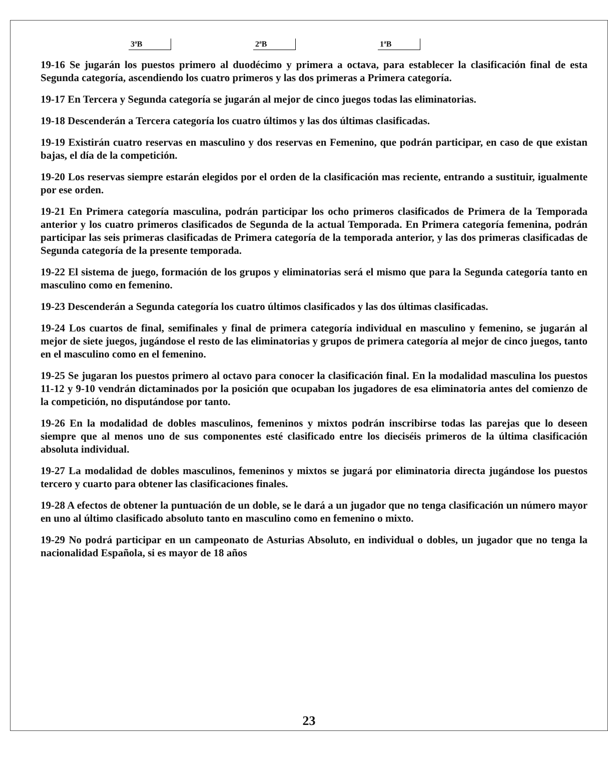3ªB 2ªB 1ªB
19-16 Se jugarán los puestos primero al duodécimo y primera a octava, para establecer la clasificación final de esta Segunda categoría, ascendiendo los cuatro primeros y las dos primeras a Primera categoría.
19-17 En Tercera y Segunda categoría se jugarán al mejor de cinco juegos todas las eliminatorias.
19-18 Descenderán a Tercera categoría los cuatro últimos y las dos últimas clasificadas.
19-19 Existirán cuatro reservas en masculino y dos reservas en Femenino, que podrán participar, en caso de que existan bajas, el día de la competición.
19-20 Los reservas siempre estarán elegidos por el orden de la clasificación mas reciente, entrando a sustituir, igualmente por ese orden.
19-21 En Primera categoría masculina, podrán participar los ocho primeros clasificados de Primera de la Temporada anterior y los cuatro primeros clasificados de Segunda de la actual Temporada. En Primera categoría femenina, podrán participar las seis primeras clasificadas de Primera categoría de la temporada anterior, y las dos primeras clasificadas de Segunda categoría de la presente temporada.
19-22 El sistema de juego, formación de los grupos y eliminatorias será el mismo que para la Segunda categoría tanto en masculino como en femenino.
19-23 Descenderán a Segunda categoría los cuatro últimos clasificados y las dos últimas clasificadas.
19-24 Los cuartos de final, semifinales y final de primera categoría individual en masculino y femenino, se jugarán al mejor de siete juegos, jugándose el resto de las eliminatorias y grupos de primera categoría al mejor de cinco juegos, tanto en el masculino como en el femenino.
19-25 Se jugaran los puestos primero al octavo para conocer la clasificación final. En la modalidad masculina los puestos 11-12 y 9-10 vendrán dictaminados por la posición que ocupaban los jugadores de esa eliminatoria antes del comienzo de la competición, no disputándose por tanto.
19-26 En la modalidad de dobles masculinos, femeninos y mixtos podrán inscribirse todas las parejas que lo deseen siempre que al menos uno de sus componentes esté clasificado entre los dieciséis primeros de la última clasificación absoluta individual.
19-27 La modalidad de dobles masculinos, femeninos y mixtos se jugará por eliminatoria directa jugándose los puestos tercero y cuarto para obtener las clasificaciones finales.
19-28 A efectos de obtener la puntuación de un doble, se le dará a un jugador que no tenga clasificación un número mayor en uno al último clasificado absoluto tanto en masculino como en femenino o mixto.
19-29 No podrá participar en un campeonato de Asturias Absoluto, en individual o dobles, un jugador que no tenga la nacionalidad Española, si es mayor de 18 años
23